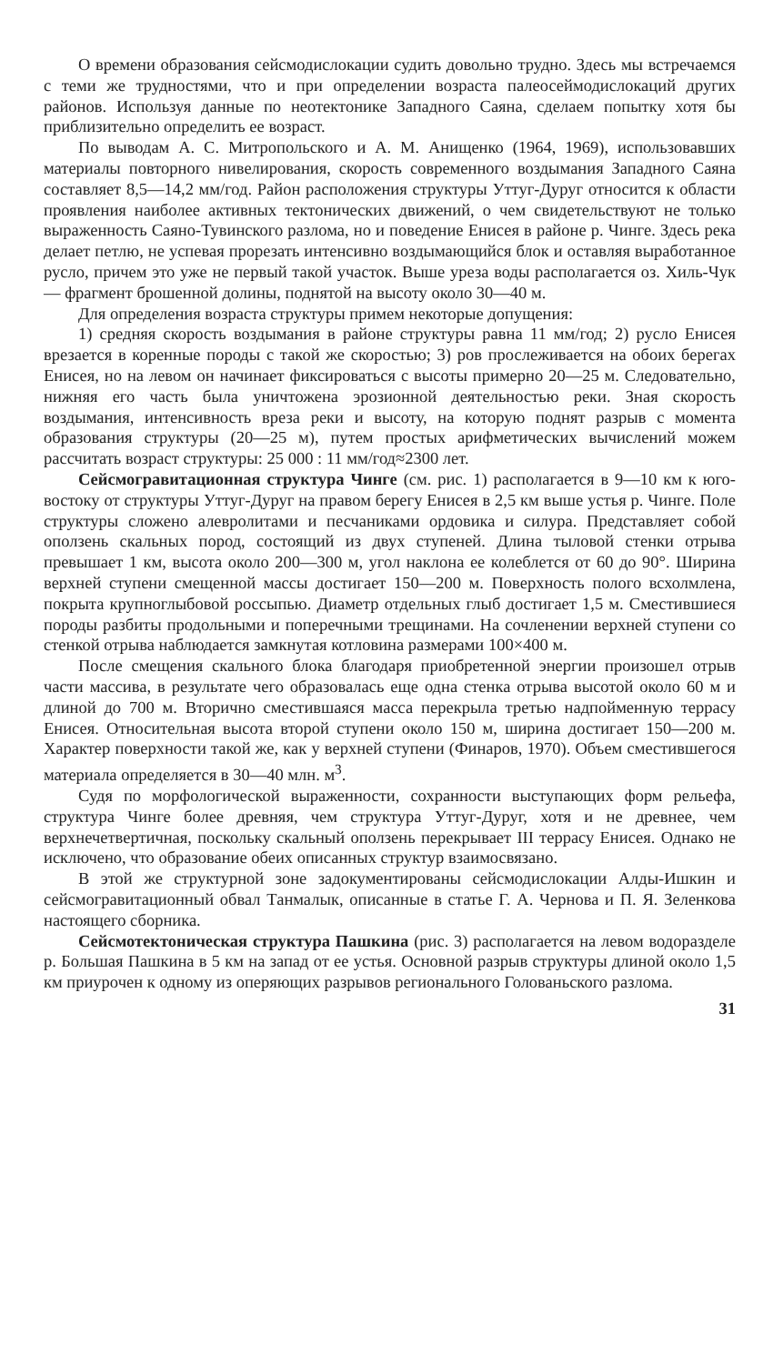О времени образования сейсмодислокации судить довольно трудно. Здесь мы встречаемся с теми же трудностями, что и при определении возраста палеосеймодислокаций других районов. Используя данные по неотектонике Западного Саяна, сделаем попытку хотя бы приблизительно определить ее возраст.
По выводам А. С. Митропольского и А. М. Анищенко (1964, 1969), использовавших материалы повторного нивелирования, скорость современного воздымания Западного Саяна составляет 8,5—14,2 мм/год. Район расположения структуры Уттуг-Дуруг относится к области проявления наиболее активных тектонических движений, о чем свидетельствуют не только выраженность Саяно-Тувинского разлома, но и поведение Енисея в районе р. Чинге. Здесь река делает петлю, не успевая прорезать интенсивно воздымающийся блок и оставляя выработанное русло, причем это уже не первый такой участок. Выше уреза воды располагается оз. Хиль-Чук — фрагмент брошенной долины, поднятой на высоту около 30—40 м.
Для определения возраста структуры примем некоторые допущения:
1) средняя скорость воздымания в районе структуры равна 11 мм/год; 2) русло Енисея врезается в коренные породы с такой же скоростью; 3) ров прослеживается на обоих берегах Енисея, но на левом он начинает фиксироваться с высоты примерно 20—25 м. Следовательно, нижняя его часть была уничтожена эрозионной деятельностью реки. Зная скорость воздымания, интенсивность вреза реки и высоту, на которую поднят разрыв с момента образования структуры (20—25 м), путем простых арифметических вычислений можем рассчитать возраст структуры: 25 000 : 11 мм/год≈2300 лет.
Сейсмогравитационная структура Чинге (см. рис. 1) располагается в 9—10 км к юго-востоку от структуры Уттуг-Дуруг на правом берегу Енисея в 2,5 км выше устья р. Чинге. Поле структуры сложено алевролитами и песчаниками ордовика и силура. Представляет собой оползень скальных пород, состоящий из двух ступеней. Длина тыловой стенки отрыва превышает 1 км, высота около 200—300 м, угол наклона ее колеблется от 60 до 90°. Ширина верхней ступени смещенной массы достигает 150—200 м. Поверхность полого всхолмлена, покрыта крупноглыбовой россыпью. Диаметр отдельных глыб достигает 1,5 м. Сместившиеся породы разбиты продольными и поперечными трещинами. На сочленении верхней ступени со стенкой отрыва наблюдается замкнутая котловина размерами 100×400 м.
После смещения скального блока благодаря приобретенной энергии произошел отрыв части массива, в результате чего образовалась еще одна стенка отрыва высотой около 60 м и длиной до 700 м. Вторично сместившаяся масса перекрыла третью надпойменную террасу Енисея. Относительная высота второй ступени около 150 м, ширина достигает 150—200 м. Характер поверхности такой же, как у верхней ступени (Финаров, 1970). Объем сместившегося материала определяется в 30—40 млн. м<sup>3</sup>.
Судя по морфологической выраженности, сохранности выступающих форм рельефа, структура Чинге более древняя, чем структура Уттуг-Дуруг, хотя и не древнее, чем верхнечетвертичная, поскольку скальный оползень перекрывает III террасу Енисея. Однако не исключено, что образование обеих описанных структур взаимосвязано.
В этой же структурной зоне задокументированы сейсмодислокации Алды-Ишкин и сейсмогравитационный обвал Танмалык, описанные в статье Г. А. Чернова и П. Я. Зеленкова настоящего сборника.
Сейсмотектоническая структура Пашкина (рис. 3) располагается на левом водоразделе р. Большая Пашкина в 5 км на запад от ее устья. Основной разрыв структуры длиной около 1,5 км приурочен к одному из оперяющих разрывов регионального Голованьского разлома.
31